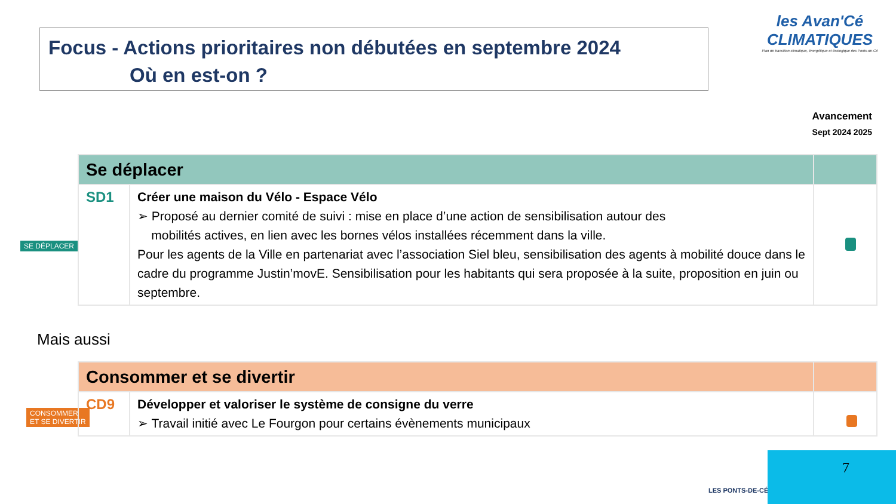Focus - Actions prioritaires non débutées en septembre 2024
Où en est-on ?
les Avan'Cé
CLIMATIQUES
Plan de transition climatique, énergétique et écologique des Ponts-de-Cé
Avancement
Sept 2024 2025
SE DÉPLACER
| Se déplacer | | |
| SD1 | Créer une maison du Vélo - Espace Vélo ➢ Proposé au dernier comité de suivi : mise en place d’une action de sensibilisation autour des mobilités actives, en lien avec les bornes vélos installées récemment dans la ville. Pour les agents de la Ville en partenariat avec l’association Siel bleu, sensibilisation des agents à mobilité douce dans le cadre du programme Justin’movE. Sensibilisation pour les habitants qui sera proposée à la suite, proposition en juin ou septembre. | |
Mais aussi
CONSOMMER
ET SE DIVERTIR
| Consommer et se divertir | | |
| CD9 | Développer et valoriser le système de consigne du verre ➢ Travail initié avec Le Fourgon pour certains évènements municipaux | |
LES PONTS-DE-CÉ
7